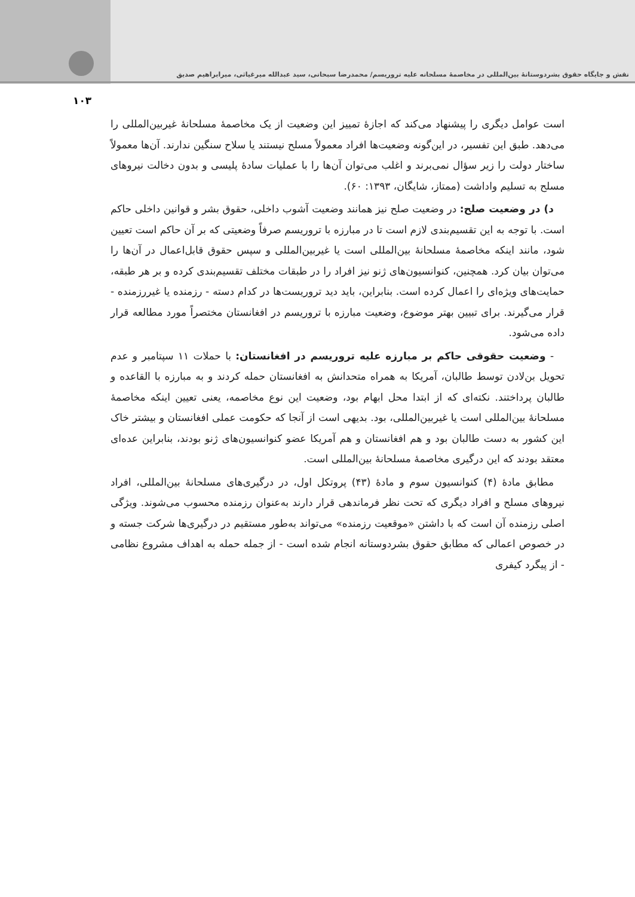نقش و جایگاه حقوق بشردوستانهٔ بین‌المللی در مخاصمهٔ مسلحانه علیه تروریسم/ محمدرضا سبحانی، سید عبدالله میرغیاثی، میرابراهیم صدیق
۱۰۳
است عوامل دیگری را پیشنهاد می‌کند که اجازهٔ تمییز این وضعیت از یک مخاصمهٔ مسلحانهٔ غیربین‌المللی را می‌دهد. طبق این تفسیر، در این‌گونه وضعیت‌ها افراد معمولاً مسلح نیستند یا سلاح سنگین ندارند. آن‌ها معمولاً ساختار دولت را زیر سؤال نمی‌برند و اغلب می‌توان آن‌ها را با عملیات سادهٔ پلیسی و بدون دخالت نیروهای مسلح به تسلیم واداشت (ممتاز، شایگان، ۱۳۹۳: ۶۰).
د) در وضعیت صلح: در وضعیت صلح نیز همانند وضعیت آشوب داخلی، حقوق بشر و قوانین داخلی حاکم است. با توجه به این تقسیم‌بندی لازم است تا در مبارزه با تروریسم صرفاً وضعیتی که بر آن حاکم است تعیین شود، مانند اینکه مخاصمهٔ مسلحانهٔ بین‌المللی است یا غیربین‌المللی و سپس حقوق قابل‌اعمال در آن‌ها را می‌توان بیان کرد. همچنین، کنوانسیون‌های ژنو نیز افراد را در طبقات مختلف تقسیم‌بندی کرده و بر هر طبقه، حمایت‌های ویژه‌ای را اعمال کرده است. بنابراین، باید دید تروریست‌ها در کدام دسته - رزمنده یا غیررزمنده - قرار می‌گیرند. برای تبیین بهتر موضوع، وضعیت مبارزه با تروریسم در افغانستان مختصراً مورد مطالعه قرار داده می‌شود.
- وضعیت حقوقی حاکم بر مبارزه علیه تروریسم در افغانستان: با حملات ۱۱ سپتامبر و عدم تحویل بن‌لادن توسط طالبان، آمریکا به همراه متحدانش به افغانستان حمله کردند و به مبارزه با القاعده و طالبان پرداختند. نکته‌ای که از ابتدا محل ابهام بود، وضعیت این نوع مخاصمه، یعنی تعیین اینکه مخاصمهٔ مسلحانهٔ بین‌المللی است یا غیربین‌المللی، بود. بدیهی است از آنجا که حکومت عملی افغانستان و بیشتر خاک این کشور به دست طالبان بود و هم افغانستان و هم آمریکا عضو کنوانسیون‌های ژنو بودند، بنابراین عده‌ای معتقد بودند که این درگیری مخاصمهٔ مسلحانهٔ بین‌المللی است.
مطابق مادهٔ (۴) کنوانسیون سوم و مادهٔ (۴۳) پروتکل اول، در درگیری‌های مسلحانهٔ بین‌المللی، افراد نیروهای مسلح و افراد دیگری که تحت نظر فرماندهی قرار دارند به‌عنوان رزمنده محسوب می‌شوند. ویژگی اصلی رزمنده آن است که با داشتن «موقعیت رزمنده» می‌تواند به‌طور مستقیم در درگیری‌ها شرکت جسته و در خصوص اعمالی که مطابق حقوق بشردوستانه انجام شده است - از جمله حمله به اهداف مشروع نظامی - از پیگرد کیفری